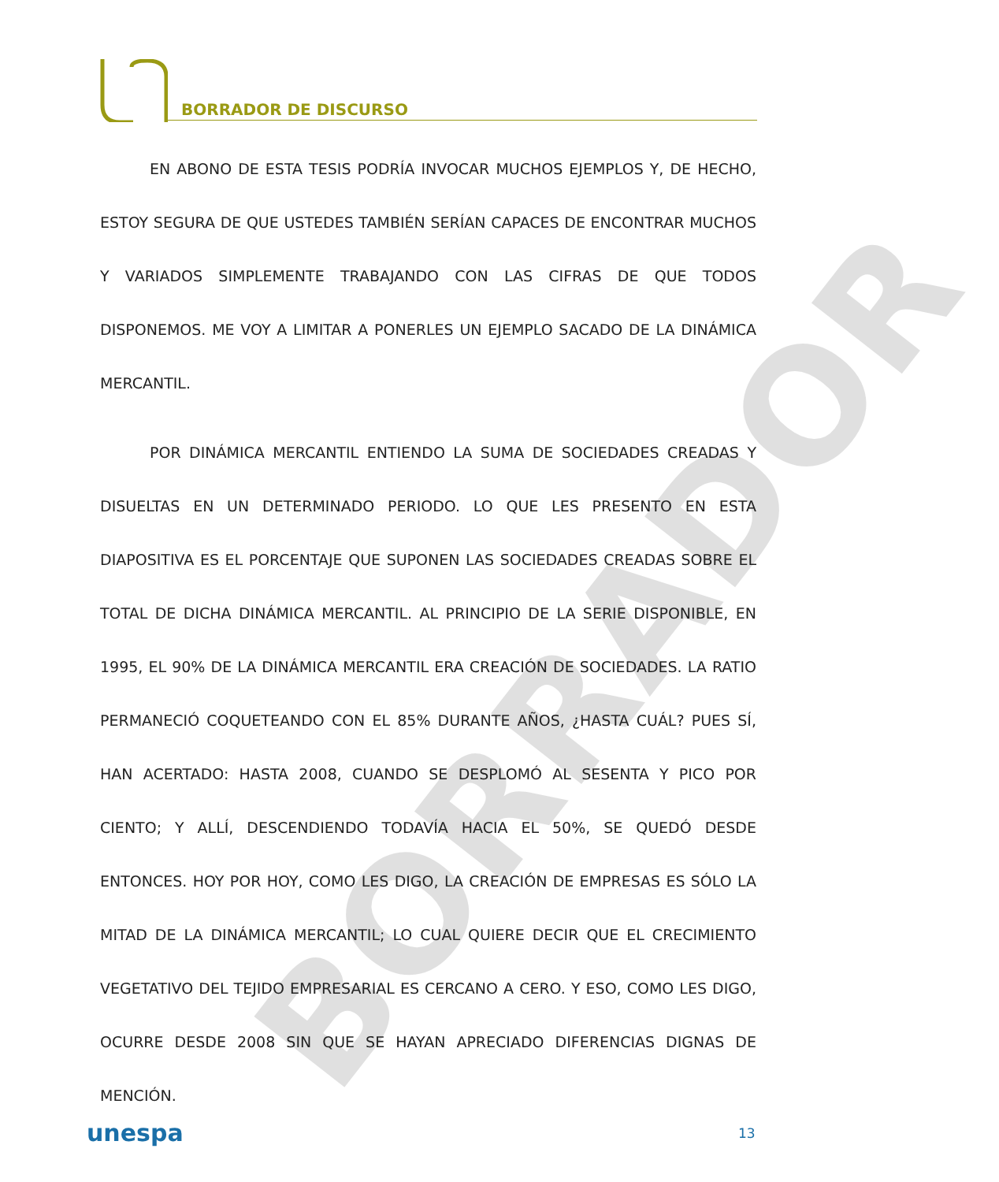BORRADOR
BORRADOR DE DISCURSO
EN ABONO DE ESTA TESIS PODRÍA INVOCAR MUCHOS EJEMPLOS Y, DE HECHO, ESTOY SEGURA DE QUE USTEDES TAMBIÉN SERÍAN CAPACES DE ENCONTRAR MUCHOS Y VARIADOS SIMPLEMENTE TRABAJANDO CON LAS CIFRAS DE QUE TODOS DISPONEMOS. ME VOY A LIMITAR A PONERLES UN EJEMPLO SACADO DE LA DINÁMICA MERCANTIL.
POR DINÁMICA MERCANTIL ENTIENDO LA SUMA DE SOCIEDADES CREADAS Y DISUELTAS EN UN DETERMINADO PERIODO. LO QUE LES PRESENTO EN ESTA DIAPOSITIVA ES EL PORCENTAJE QUE SUPONEN LAS SOCIEDADES CREADAS SOBRE EL TOTAL DE DICHA DINÁMICA MERCANTIL. AL PRINCIPIO DE LA SERIE DISPONIBLE, EN 1995, EL 90% DE LA DINÁMICA MERCANTIL ERA CREACIÓN DE SOCIEDADES. LA RATIO PERMANECIÓ COQUETEANDO CON EL 85% DURANTE AÑOS, ¿HASTA CUÁL? PUES SÍ, HAN ACERTADO: HASTA 2008, CUANDO SE DESPLOMÓ AL SESENTA Y PICO POR CIENTO; Y ALLÍ, DESCENDIENDO TODAVÍA HACIA EL 50%, SE QUEDÓ DESDE ENTONCES. HOY POR HOY, COMO LES DIGO, LA CREACIÓN DE EMPRESAS ES SÓLO LA MITAD DE LA DINÁMICA MERCANTIL; LO CUAL QUIERE DECIR QUE EL CRECIMIENTO VEGETATIVO DEL TEJIDO EMPRESARIAL ES CERCANO A CERO. Y ESO, COMO LES DIGO, OCURRE DESDE 2008 SIN QUE SE HAYAN APRECIADO DIFERENCIAS DIGNAS DE MENCIÓN.
unespa 13